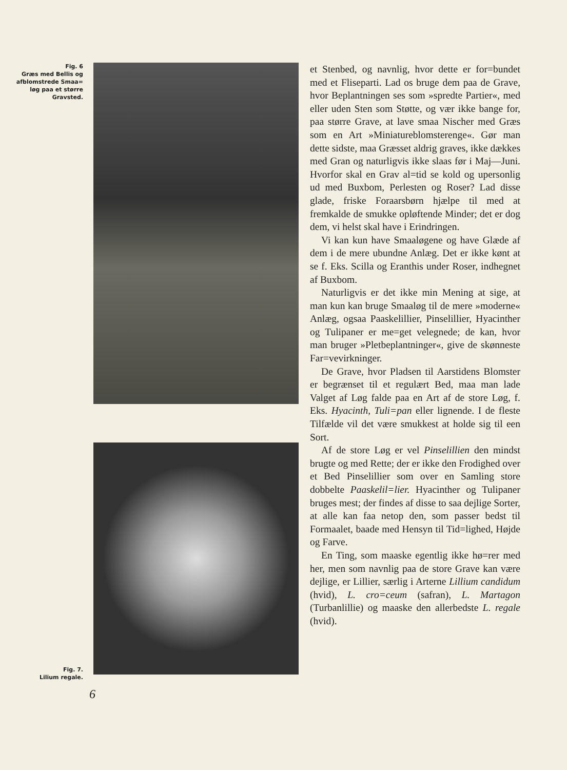Fig. 6
Græs med Bellis og
afblomstrede Smaa=
løg paa et større
Gravsted.
Fig. 7.
Lilium regale.
et Stenbed, og navnlig, hvor dette er for=bundet med et Fliseparti. Lad os bruge dem paa de Grave, hvor Beplantningen ses som »spredte Partier«, med eller uden Sten som Støtte, og vær ikke bange for, paa større Grave, at lave smaa Nischer med Græs som en Art »Miniatureblomsterenge«. Gør man dette sidste, maa Græsset aldrig graves, ikke dækkes med Gran og naturligvis ikke slaas før i Maj—Juni. Hvorfor skal en Grav al=tid se kold og upersonlig ud med Buxbom, Perlesten og Roser? Lad disse glade, friske Foraarsbørn hjælpe til med at fremkalde de smukke opløftende Minder; det er dog dem, vi helst skal have i Erindringen.
Vi kan kun have Smaaløgene og have Glæde af dem i de mere ubundne Anlæg. Det er ikke kønt at se f. Eks. Scilla og Eranthis under Roser, indhegnet af Buxbom.
Naturligvis er det ikke min Mening at sige, at man kun kan bruge Smaaløg til de mere »moderne« Anlæg, ogsaa Paaskelillier, Pinselillier, Hyacinther og Tulipaner er me=get velegnede; de kan, hvor man bruger »Pletbeplantninger«, give de skønneste Far=vevirkninger.
De Grave, hvor Pladsen til Aarstidens Blomster er begrænset til et regulært Bed, maa man lade Valget af Løg falde paa en Art af de store Løg, f. Eks. Hyacinth, Tuli=pan eller lignende. I de fleste Tilfælde vil det være smukkest at holde sig til een Sort.
Af de store Løg er vel Pinselillien den mindst brugte og med Rette; der er ikke den Frodighed over et Bed Pinselillier som over en Samling store dobbelte Paaskelil=lier. Hyacinther og Tulipaner bruges mest; der findes af disse to saa dejlige Sorter, at alle kan faa netop den, som passer bedst til Formaalet, baade med Hensyn til Tid=lighed, Højde og Farve.
En Ting, som maaske egentlig ikke hø=rer med her, men som navnlig paa de store Grave kan være dejlige, er Lillier, særlig i Arterne Lillium candidum (hvid), L. cro=ceum (safran), L. Martagon (Turbanlillie) og maaske den allerbedste L. regale (hvid).
6